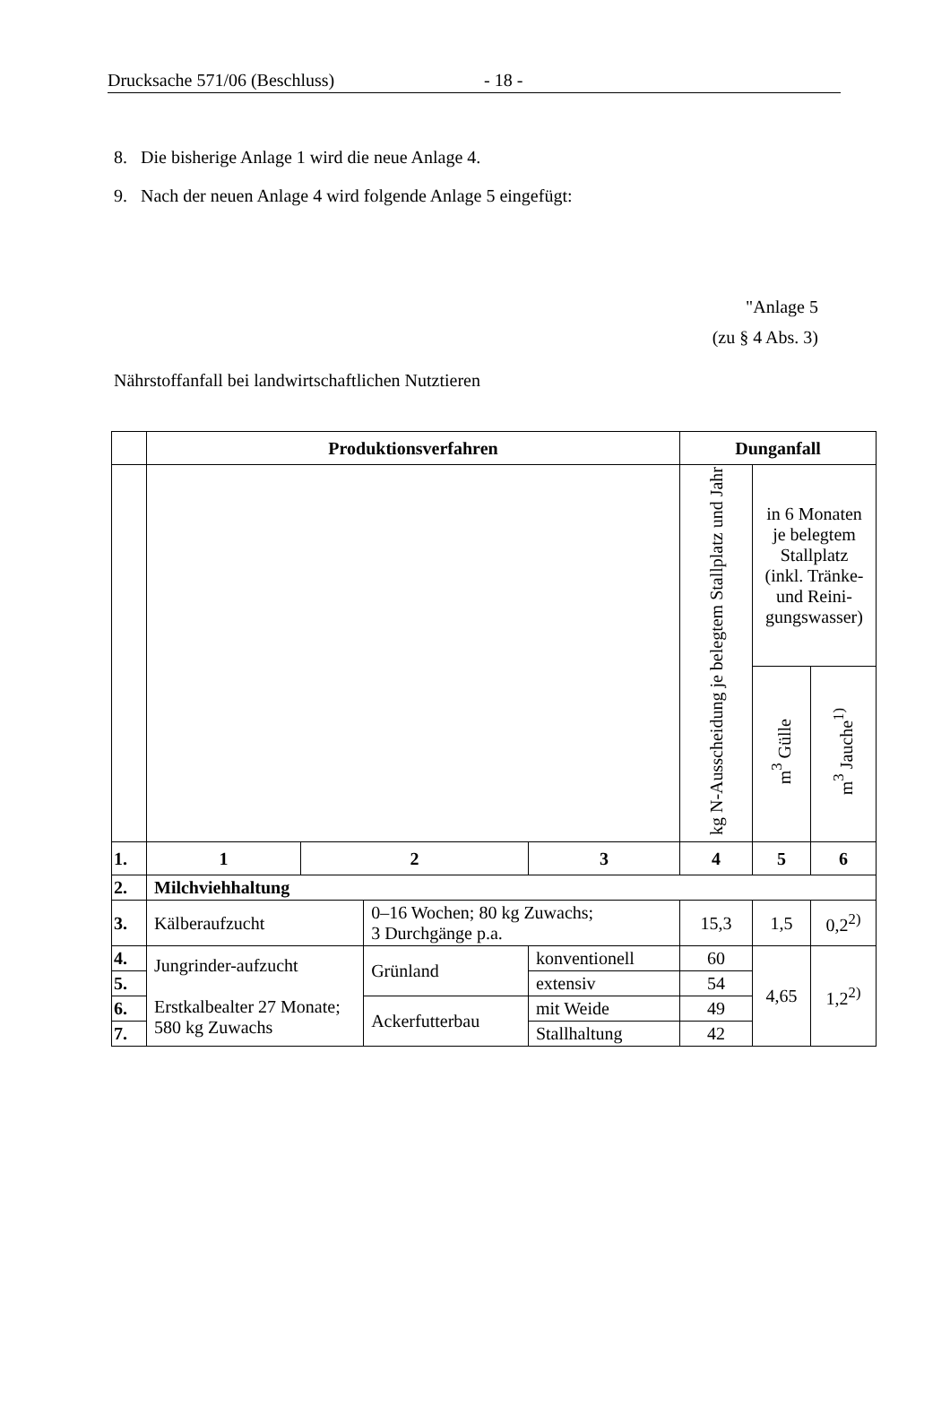Drucksache 571/06 (Beschluss) - 18 -
8. Die bisherige Anlage 1 wird die neue Anlage 4.
9. Nach der neuen Anlage 4 wird folgende Anlage 5 eingefügt:
"Anlage 5
(zu § 4 Abs. 3)
Nährstoffanfall bei landwirtschaftlichen Nutztieren
| | Produktionsverfahren | | | | Dunganfall | | |
| --- | --- | --- | --- | --- | --- | --- | --- |
| | | | | | kg N-Ausscheidung je belegtem Stallplatz und Jahr | in 6 Monaten je belegtem Stallplatz (inkl. Tränke- und Reini-gungswasser) | |
| | | | | | | m<sup>3</sup> Gülle | m<sup>3</sup> Jauche<sup>1)</sup> |
| 1. | 1 | 2 | | 3 | 4 | 5 | 6 |
| 2. | Milchviehhaltung | | | | | | |
| 3. | Kälberaufzucht | | 0–16 Wochen; 80 kg Zuwachs; 3 Durchgänge p.a. | | 15,3 | 1,5 | 0,2<sup>2)</sup> |
| 4. | Jungrinder-aufzucht Erstkalbealter 27 Monate; 580 kg Zuwachs | | Grünland | konventionell | 60 | 4,65 | 1,2<sup>2)</sup> |
| 5. | | | | extensiv | 54 | | |
| 6. | | | Ackerfutterbau | mit Weide | 49 | | |
| 7. | | | | Stallhaltung | 42 | | |